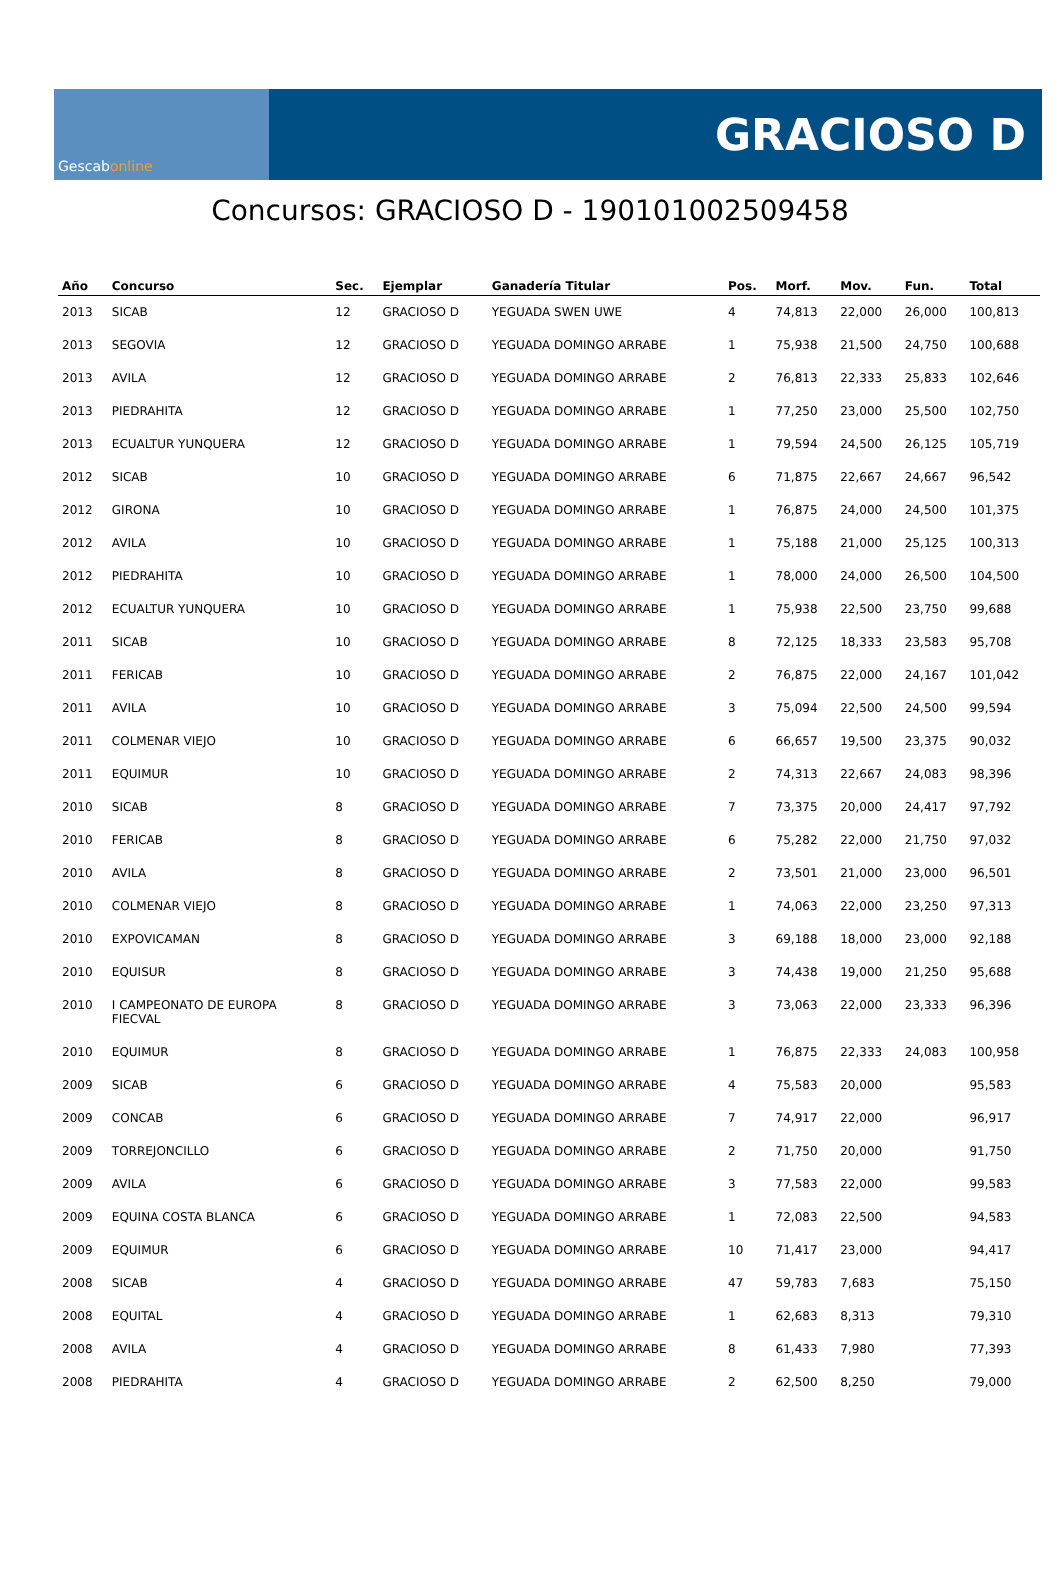Gescab online
GRACIOSO D
Concursos: GRACIOSO D - 190101002509458
| Año | Concurso | Sec. | Ejemplar | Ganadería Titular | Pos. | Morf. | Mov. | Fun. | Total |
| --- | --- | --- | --- | --- | --- | --- | --- | --- | --- |
| 2013 | SICAB | 12 | GRACIOSO D | YEGUADA SWEN UWE | 4 | 74,813 | 22,000 | 26,000 | 100,813 |
| 2013 | SEGOVIA | 12 | GRACIOSO D | YEGUADA DOMINGO ARRABE | 1 | 75,938 | 21,500 | 24,750 | 100,688 |
| 2013 | AVILA | 12 | GRACIOSO D | YEGUADA DOMINGO ARRABE | 2 | 76,813 | 22,333 | 25,833 | 102,646 |
| 2013 | PIEDRAHITA | 12 | GRACIOSO D | YEGUADA DOMINGO ARRABE | 1 | 77,250 | 23,000 | 25,500 | 102,750 |
| 2013 | ECUALTUR YUNQUERA | 12 | GRACIOSO D | YEGUADA DOMINGO ARRABE | 1 | 79,594 | 24,500 | 26,125 | 105,719 |
| 2012 | SICAB | 10 | GRACIOSO D | YEGUADA DOMINGO ARRABE | 6 | 71,875 | 22,667 | 24,667 | 96,542 |
| 2012 | GIRONA | 10 | GRACIOSO D | YEGUADA DOMINGO ARRABE | 1 | 76,875 | 24,000 | 24,500 | 101,375 |
| 2012 | AVILA | 10 | GRACIOSO D | YEGUADA DOMINGO ARRABE | 1 | 75,188 | 21,000 | 25,125 | 100,313 |
| 2012 | PIEDRAHITA | 10 | GRACIOSO D | YEGUADA DOMINGO ARRABE | 1 | 78,000 | 24,000 | 26,500 | 104,500 |
| 2012 | ECUALTUR YUNQUERA | 10 | GRACIOSO D | YEGUADA DOMINGO ARRABE | 1 | 75,938 | 22,500 | 23,750 | 99,688 |
| 2011 | SICAB | 10 | GRACIOSO D | YEGUADA DOMINGO ARRABE | 8 | 72,125 | 18,333 | 23,583 | 95,708 |
| 2011 | FERICAB | 10 | GRACIOSO D | YEGUADA DOMINGO ARRABE | 2 | 76,875 | 22,000 | 24,167 | 101,042 |
| 2011 | AVILA | 10 | GRACIOSO D | YEGUADA DOMINGO ARRABE | 3 | 75,094 | 22,500 | 24,500 | 99,594 |
| 2011 | COLMENAR VIEJO | 10 | GRACIOSO D | YEGUADA DOMINGO ARRABE | 6 | 66,657 | 19,500 | 23,375 | 90,032 |
| 2011 | EQUIMUR | 10 | GRACIOSO D | YEGUADA DOMINGO ARRABE | 2 | 74,313 | 22,667 | 24,083 | 98,396 |
| 2010 | SICAB | 8 | GRACIOSO D | YEGUADA DOMINGO ARRABE | 7 | 73,375 | 20,000 | 24,417 | 97,792 |
| 2010 | FERICAB | 8 | GRACIOSO D | YEGUADA DOMINGO ARRABE | 6 | 75,282 | 22,000 | 21,750 | 97,032 |
| 2010 | AVILA | 8 | GRACIOSO D | YEGUADA DOMINGO ARRABE | 2 | 73,501 | 21,000 | 23,000 | 96,501 |
| 2010 | COLMENAR VIEJO | 8 | GRACIOSO D | YEGUADA DOMINGO ARRABE | 1 | 74,063 | 22,000 | 23,250 | 97,313 |
| 2010 | EXPOVICAMAN | 8 | GRACIOSO D | YEGUADA DOMINGO ARRABE | 3 | 69,188 | 18,000 | 23,000 | 92,188 |
| 2010 | EQUISUR | 8 | GRACIOSO D | YEGUADA DOMINGO ARRABE | 3 | 74,438 | 19,000 | 21,250 | 95,688 |
| 2010 | I CAMPEONATO DE EUROPA FIECVAL | 8 | GRACIOSO D | YEGUADA DOMINGO ARRABE | 3 | 73,063 | 22,000 | 23,333 | 96,396 |
| 2010 | EQUIMUR | 8 | GRACIOSO D | YEGUADA DOMINGO ARRABE | 1 | 76,875 | 22,333 | 24,083 | 100,958 |
| 2009 | SICAB | 6 | GRACIOSO D | YEGUADA DOMINGO ARRABE | 4 | 75,583 | 20,000 | | 95,583 |
| 2009 | CONCAB | 6 | GRACIOSO D | YEGUADA DOMINGO ARRABE | 7 | 74,917 | 22,000 | | 96,917 |
| 2009 | TORREJONCILLO | 6 | GRACIOSO D | YEGUADA DOMINGO ARRABE | 2 | 71,750 | 20,000 | | 91,750 |
| 2009 | AVILA | 6 | GRACIOSO D | YEGUADA DOMINGO ARRABE | 3 | 77,583 | 22,000 | | 99,583 |
| 2009 | EQUINA COSTA BLANCA | 6 | GRACIOSO D | YEGUADA DOMINGO ARRABE | 1 | 72,083 | 22,500 | | 94,583 |
| 2009 | EQUIMUR | 6 | GRACIOSO D | YEGUADA DOMINGO ARRABE | 10 | 71,417 | 23,000 | | 94,417 |
| 2008 | SICAB | 4 | GRACIOSO D | YEGUADA DOMINGO ARRABE | 47 | 59,783 | 7,683 | | 75,150 |
| 2008 | EQUITAL | 4 | GRACIOSO D | YEGUADA DOMINGO ARRABE | 1 | 62,683 | 8,313 | | 79,310 |
| 2008 | AVILA | 4 | GRACIOSO D | YEGUADA DOMINGO ARRABE | 8 | 61,433 | 7,980 | | 77,393 |
| 2008 | PIEDRAHITA | 4 | GRACIOSO D | YEGUADA DOMINGO ARRABE | 2 | 62,500 | 8,250 | | 79,000 |